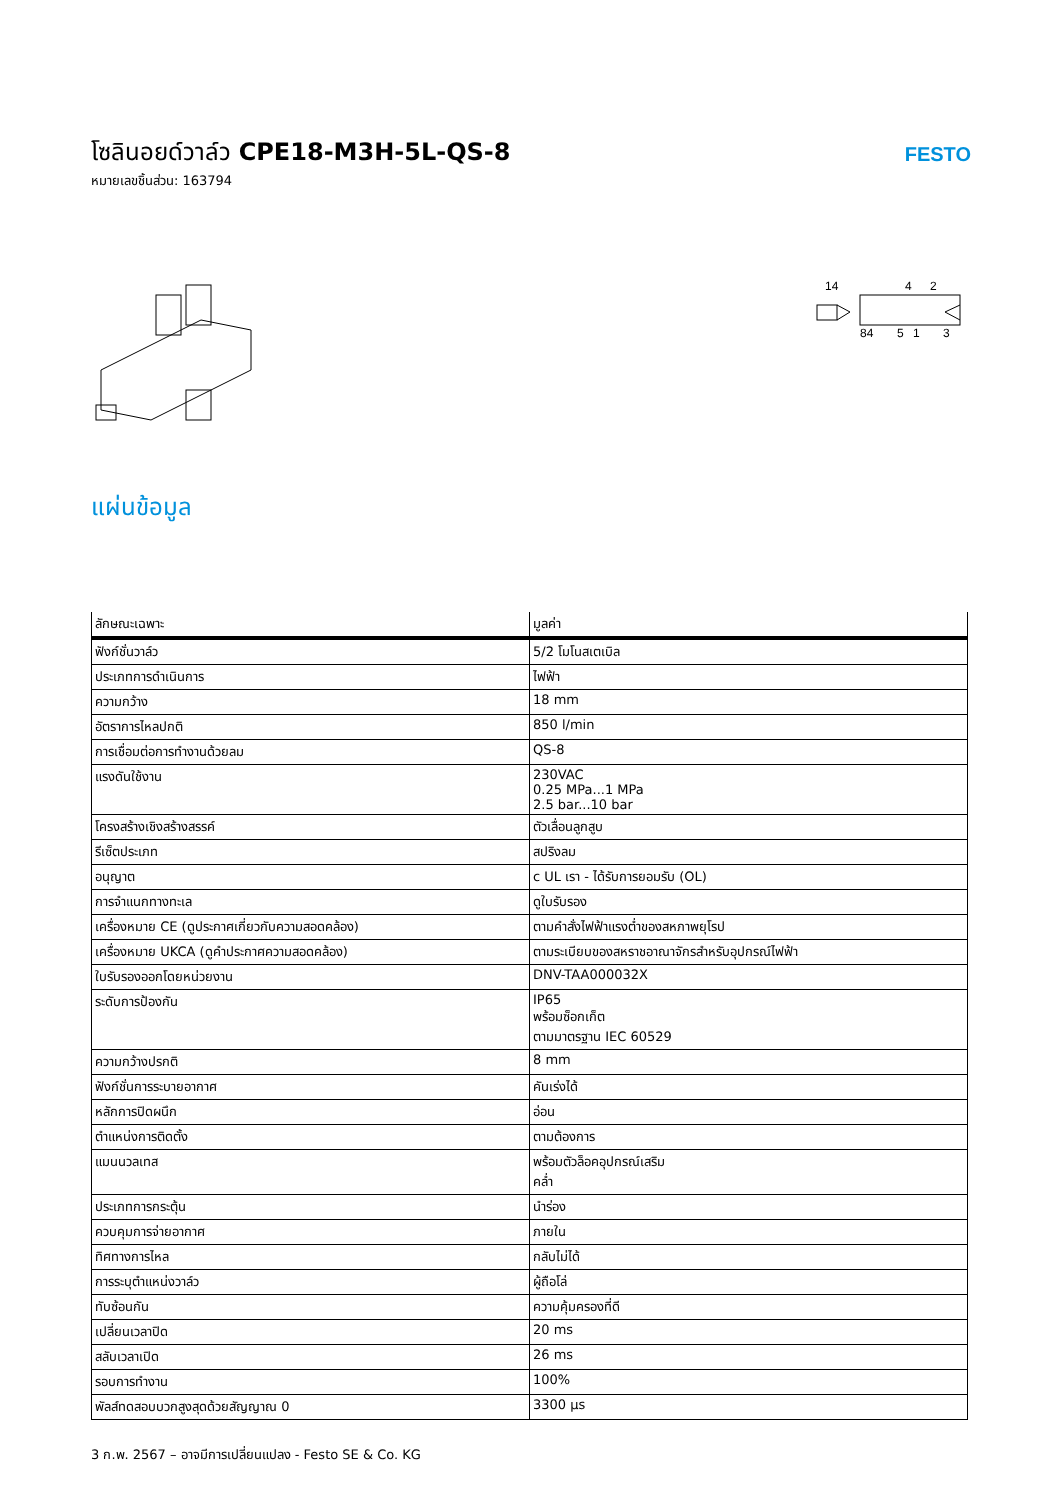โซลินอยด์วาล์ว CPE18-M3H-5L-QS-8
หมายเลขชิ้นส่วน: 163794
FESTO
14
4
2
84
5
1
3
แผ่นข้อมูล
| ลักษณะเฉพาะ | มูลค่า |
| --- | --- |
| ฟังก์ชั่นวาล์ว | 5/2 โมโนสเตเบิล |
| ประเภทการดำเนินการ | ไฟฟ้า |
| ความกว้าง | 18 mm |
| อัตราการไหลปกติ | 850 l/min |
| การเชื่อมต่อการทำงานด้วยลม | QS-8 |
| แรงดันใช้งาน | 230VAC 0.25 MPa...1 MPa 2.5 bar...10 bar |
| โครงสร้างเชิงสร้างสรรค์ | ตัวเลื่อนลูกสูบ |
| รีเซ็ตประเภท | สปริงลม |
| อนุญาต | c UL เรา - ได้รับการยอมรับ (OL) |
| การจำแนกทางทะเล | ดูใบรับรอง |
| เครื่องหมาย CE (ดูประกาศเกี่ยวกับความสอดคล้อง) | ตามคำสั่งไฟฟ้าแรงต่ำของสหภาพยุโรป |
| เครื่องหมาย UKCA (ดูคำประกาศความสอดคล้อง) | ตามระเบียบของสหราชอาณาจักรสำหรับอุปกรณ์ไฟฟ้า |
| ใบรับรองออกโดยหน่วยงาน | DNV-TAA000032X |
| ระดับการป้องกัน | IP65 พร้อมซ็อกเก็ต ตามมาตรฐาน IEC 60529 |
| ความกว้างปรกติ | 8 mm |
| ฟังก์ชั่นการระบายอากาศ | คันเร่งได้ |
| หลักการปิดผนึก | อ่อน |
| ตำแหน่งการติดตั้ง | ตามต้องการ |
| แมนนวลเทส | พร้อมตัวล็อคอุปกรณ์เสริม คล่ำ |
| ประเภทการกระตุ้น | นำร่อง |
| ควบคุมการจ่ายอากาศ | ภายใน |
| ทิศทางการไหล | กลับไม่ได้ |
| การระบุตำแหน่งวาล์ว | ผู้ถือโล่ |
| ทับซ้อนกัน | ความคุ้มครองที่ดี |
| เปลี่ยนเวลาปิด | 20 ms |
| สลับเวลาเปิด | 26 ms |
| รอบการทำงาน | 100% |
| พัลส์ทดสอบบวกสูงสุดด้วยสัญญาณ 0 | 3300 µs |
3 ก.พ. 2567 – อาจมีการเปลี่ยนแปลง - Festo SE & Co. KG